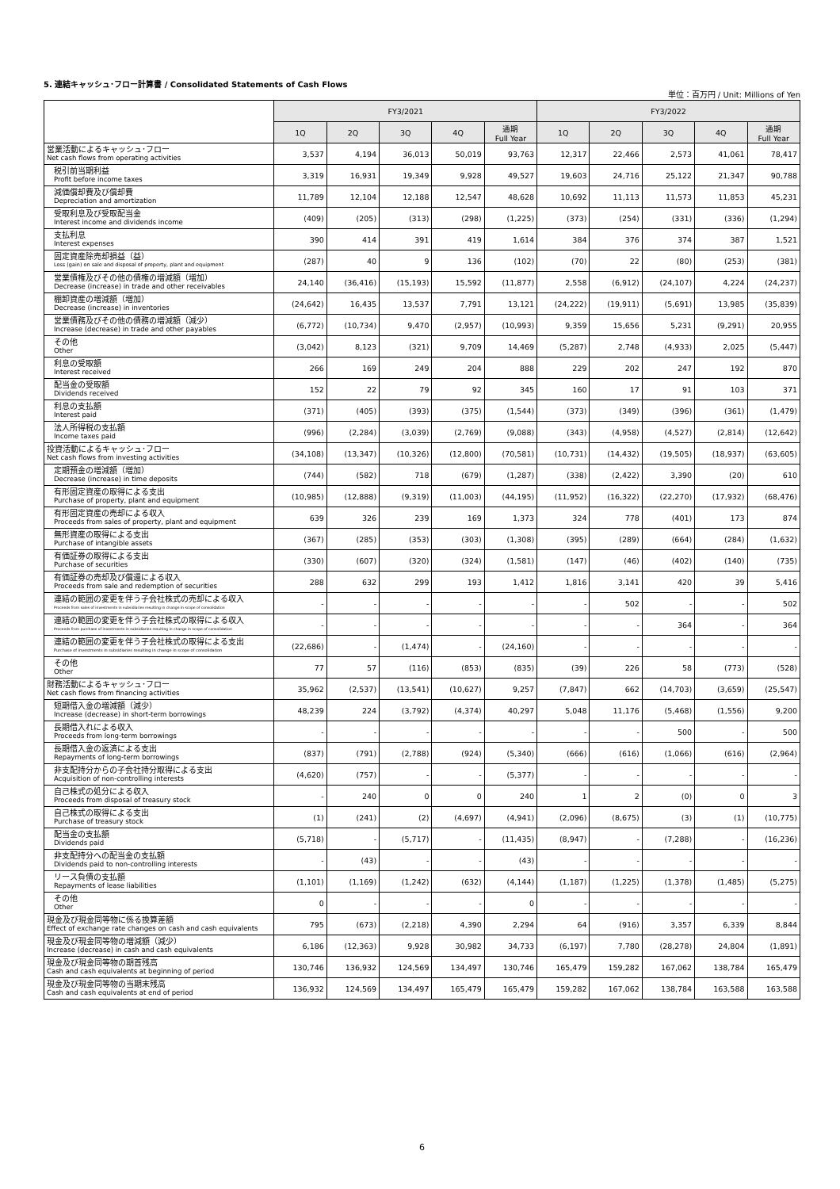5. 連結キャッシュ･フロー計算書 / Consolidated Statements of Cash Flows
単位：百万円 / Unit: Millions of Yen
| | FY3/2021 | | | | | FY3/2022 | | | | |
| --- | --- | --- | --- | --- | --- | --- | --- | --- | --- | --- |
| | 1Q | 2Q | 3Q | 4Q | 通期 Full Year | 1Q | 2Q | 3Q | 4Q | 通期 Full Year |
| 営業活動によるキャッシュ･フロー Net cash flows from operating activities | 3,537 | 4,194 | 36,013 | 50,019 | 93,763 | 12,317 | 22,466 | 2,573 | 41,061 | 78,417 |
| 税引前当期利益 Profit before income taxes | 3,319 | 16,931 | 19,349 | 9,928 | 49,527 | 19,603 | 24,716 | 25,122 | 21,347 | 90,788 |
| 減価償却費及び償却費 Depreciation and amortization | 11,789 | 12,104 | 12,188 | 12,547 | 48,628 | 10,692 | 11,113 | 11,573 | 11,853 | 45,231 |
| 受取利息及び受取配当金 Interest income and dividends income | (409) | (205) | (313) | (298) | (1,225) | (373) | (254) | (331) | (336) | (1,294) |
| 支払利息 Interest expenses | 390 | 414 | 391 | 419 | 1,614 | 384 | 376 | 374 | 387 | 1,521 |
| 固定資産除売却損益（益） Loss (gain) on sale and disposal of property, plant and equipment | (287) | 40 | 9 | 136 | (102) | (70) | 22 | (80) | (253) | (381) |
| 営業債権及びその他の債権の増減額（増加） Decrease (increase) in trade and other receivables | 24,140 | (36,416) | (15,193) | 15,592 | (11,877) | 2,558 | (6,912) | (24,107) | 4,224 | (24,237) |
| 棚卸資産の増減額（増加） Decrease (increase) in inventories | (24,642) | 16,435 | 13,537 | 7,791 | 13,121 | (24,222) | (19,911) | (5,691) | 13,985 | (35,839) |
| 営業債務及びその他の債務の増減額（減少） Increase (decrease) in trade and other payables | (6,772) | (10,734) | 9,470 | (2,957) | (10,993) | 9,359 | 15,656 | 5,231 | (9,291) | 20,955 |
| その他 Other | (3,042) | 8,123 | (321) | 9,709 | 14,469 | (5,287) | 2,748 | (4,933) | 2,025 | (5,447) |
| 利息の受取額 Interest received | 266 | 169 | 249 | 204 | 888 | 229 | 202 | 247 | 192 | 870 |
| 配当金の受取額 Dividends received | 152 | 22 | 79 | 92 | 345 | 160 | 17 | 91 | 103 | 371 |
| 利息の支払額 Interest paid | (371) | (405) | (393) | (375) | (1,544) | (373) | (349) | (396) | (361) | (1,479) |
| 法人所得税の支払額 Income taxes paid | (996) | (2,284) | (3,039) | (2,769) | (9,088) | (343) | (4,958) | (4,527) | (2,814) | (12,642) |
| 投資活動によるキャッシュ･フロー Net cash flows from investing activities | (34,108) | (13,347) | (10,326) | (12,800) | (70,581) | (10,731) | (14,432) | (19,505) | (18,937) | (63,605) |
| 定期預金の増減額（増加） Decrease (increase) in time deposits | (744) | (582) | 718 | (679) | (1,287) | (338) | (2,422) | 3,390 | (20) | 610 |
| 有形固定資産の取得による支出 Purchase of property, plant and equipment | (10,985) | (12,888) | (9,319) | (11,003) | (44,195) | (11,952) | (16,322) | (22,270) | (17,932) | (68,476) |
| 有形固定資産の売却による収入 Proceeds from sales of property, plant and equipment | 639 | 326 | 239 | 169 | 1,373 | 324 | 778 | (401) | 173 | 874 |
| 無形資産の取得による支出 Purchase of intangible assets | (367) | (285) | (353) | (303) | (1,308) | (395) | (289) | (664) | (284) | (1,632) |
| 有価証券の取得による支出 Purchase of securities | (330) | (607) | (320) | (324) | (1,581) | (147) | (46) | (402) | (140) | (735) |
| 有価証券の売却及び償還による収入 Proceeds from sale and redemption of securities | 288 | 632 | 299 | 193 | 1,412 | 1,816 | 3,141 | 420 | 39 | 5,416 |
| 連結の範囲の変更を伴う子会社株式の売却による収入 Proceeds from sales of investments in subsidiaries resulting in change in scope of consolidation | - | - | - | - | - | - | 502 | - | - | 502 |
| 連結の範囲の変更を伴う子会社株式の取得による収入 Proceeds from purchase of investments in subsidiaries resulting in change in scope of consolidation | - | - | - | - | - | - | - | 364 | - | 364 |
| 連結の範囲の変更を伴う子会社株式の取得による支出 Purchase of investments in subsidiaries resulting in change in scope of consolidation | (22,686) | - | (1,474) | - | (24,160) | - | - | - | - | - |
| その他 Other | 77 | 57 | (116) | (853) | (835) | (39) | 226 | 58 | (773) | (528) |
| 財務活動によるキャッシュ･フロー Net cash flows from financing activities | 35,962 | (2,537) | (13,541) | (10,627) | 9,257 | (7,847) | 662 | (14,703) | (3,659) | (25,547) |
| 短期借入金の増減額（減少） Increase (decrease) in short-term borrowings | 48,239 | 224 | (3,792) | (4,374) | 40,297 | 5,048 | 11,176 | (5,468) | (1,556) | 9,200 |
| 長期借入れによる収入 Proceeds from long-term borrowings | - | - | - | - | - | - | - | 500 | - | 500 |
| 長期借入金の返済による支出 Repayments of long-term borrowings | (837) | (791) | (2,788) | (924) | (5,340) | (666) | (616) | (1,066) | (616) | (2,964) |
| 非支配持分からの子会社持分取得による支出 Acquisition of non-controlling interests | (4,620) | (757) | - | - | (5,377) | - | - | - | - | - |
| 自己株式の処分による収入 Proceeds from disposal of treasury stock | - | 240 | 0 | 0 | 240 | 1 | 2 | (0) | 0 | 3 |
| 自己株式の取得による支出 Purchase of treasury stock | (1) | (241) | (2) | (4,697) | (4,941) | (2,096) | (8,675) | (3) | (1) | (10,775) |
| 配当金の支払額 Dividends paid | (5,718) | - | (5,717) | - | (11,435) | (8,947) | - | (7,288) | - | (16,236) |
| 非支配持分への配当金の支払額 Dividends paid to non-controlling interests | - | (43) | - | - | (43) | - | - | - | - | - |
| リース負債の支払額 Repayments of lease liabilities | (1,101) | (1,169) | (1,242) | (632) | (4,144) | (1,187) | (1,225) | (1,378) | (1,485) | (5,275) |
| その他 Other | 0 | - | - | - | 0 | - | - | - | - | - |
| 現金及び現金同等物に係る換算差額 Effect of exchange rate changes on cash and cash equivalents | 795 | (673) | (2,218) | 4,390 | 2,294 | 64 | (916) | 3,357 | 6,339 | 8,844 |
| 現金及び現金同等物の増減額（減少） Increase (decrease) in cash and cash equivalents | 6,186 | (12,363) | 9,928 | 30,982 | 34,733 | (6,197) | 7,780 | (28,278) | 24,804 | (1,891) |
| 現金及び現金同等物の期首残高 Cash and cash equivalents at beginning of period | 130,746 | 136,932 | 124,569 | 134,497 | 130,746 | 165,479 | 159,282 | 167,062 | 138,784 | 165,479 |
| 現金及び現金同等物の当期末残高 Cash and cash equivalents at end of period | 136,932 | 124,569 | 134,497 | 165,479 | 165,479 | 159,282 | 167,062 | 138,784 | 163,588 | 163,588 |
6